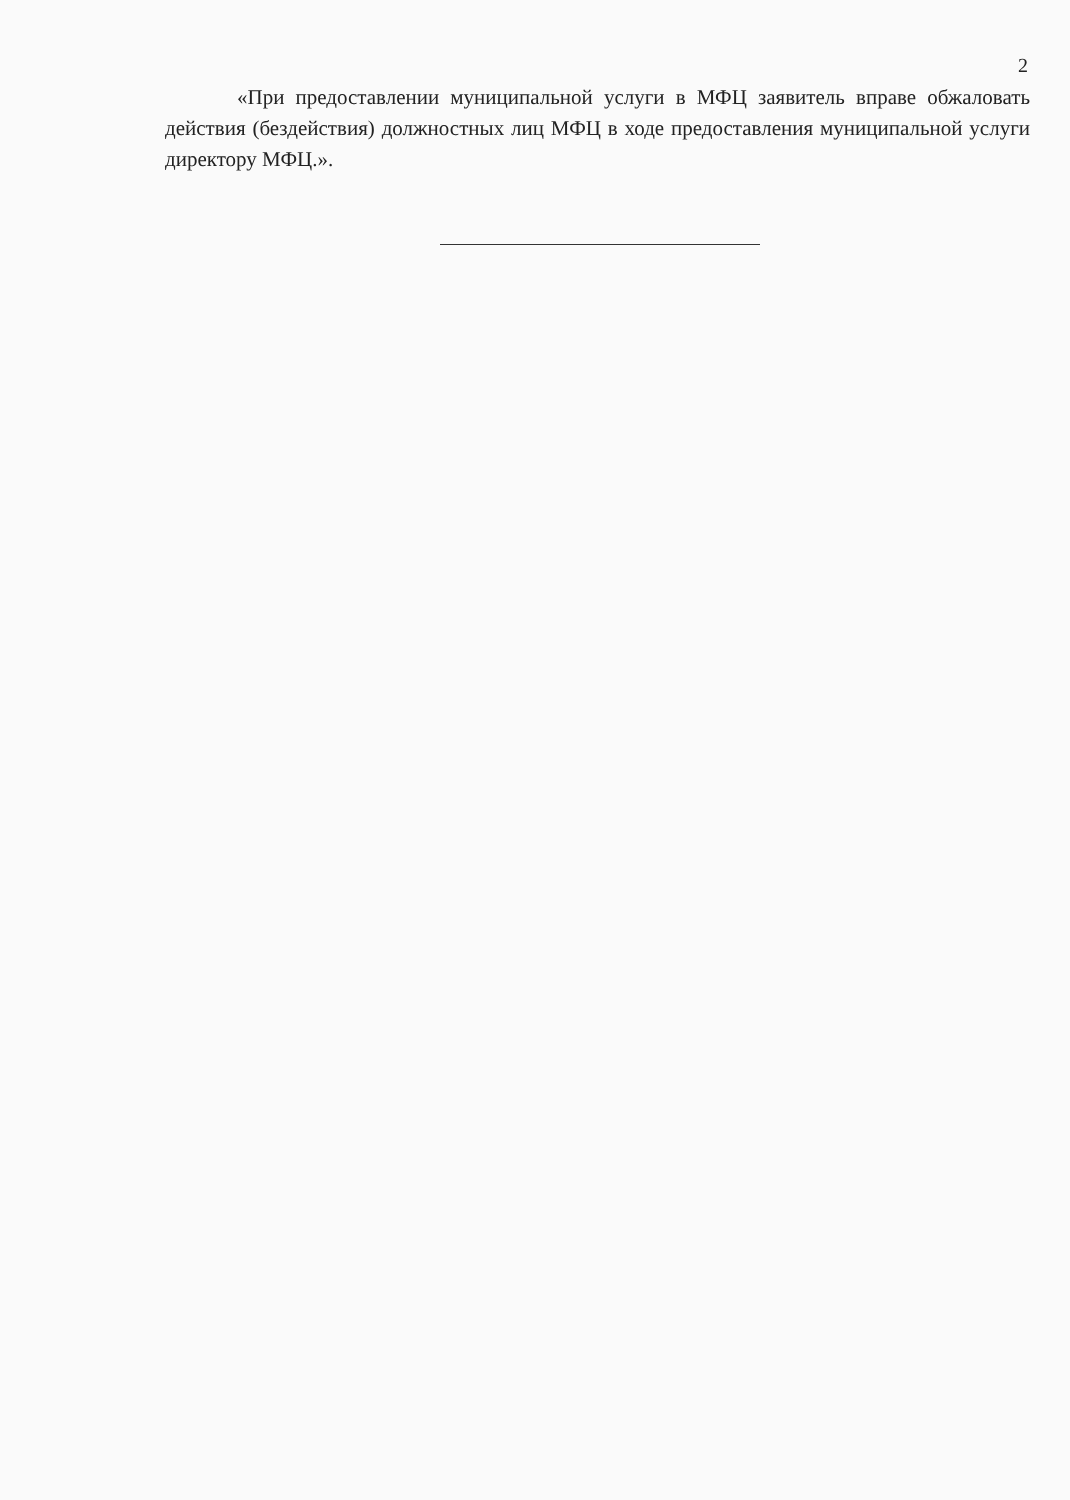2
«При предоставлении муниципальной услуги в МФЦ заявитель вправе обжаловать действия (бездействия) должностных лиц МФЦ в ходе предоставления муниципальной услуги директору МФЦ.».